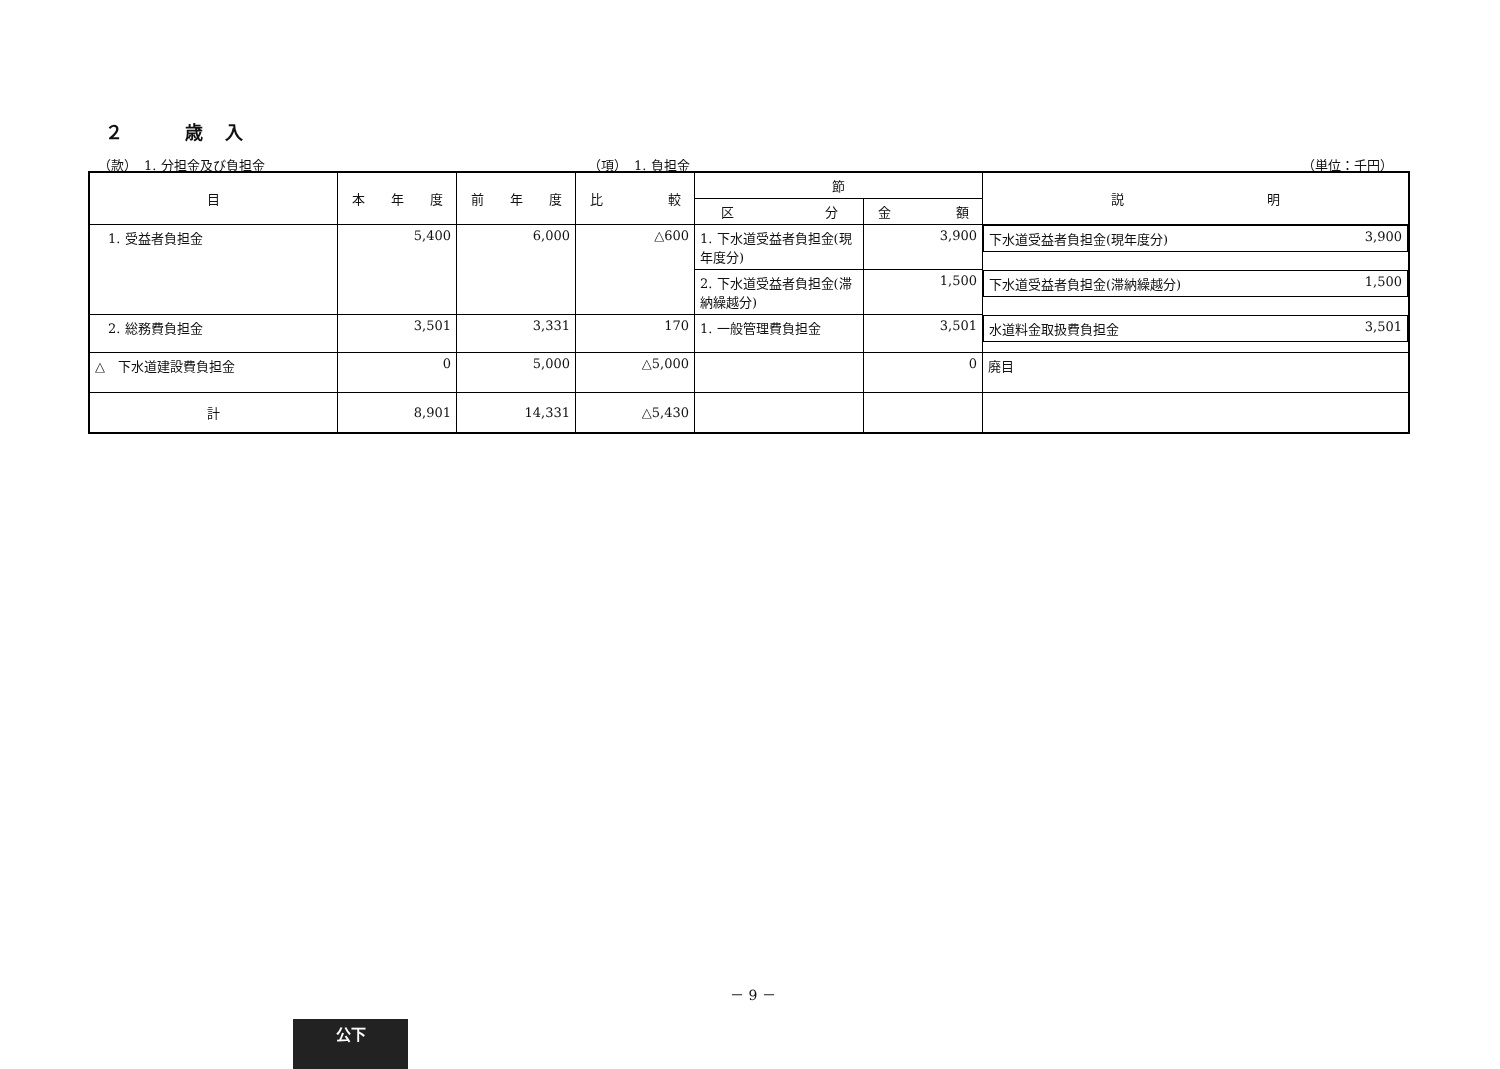２　　　歳　入
（款）　1. 分担金及び負担金 （項）　1. 負担金 （単位：千円）
| 目 | 本 年 度 | 前 年 度 | 比 較 | 節 | | 説 明 |
| --- | --- | --- | --- | --- | --- | --- |
| | | | | 区 分 | 金 額 | |
| 1. 受益者負担金 | 5,400 | 6,000 | △600 | 1. 下水道受益者負担金(現年度分) | 3,900 | 下水道受益者負担金(現年度分) 3,900 |
| | | | | 2. 下水道受益者負担金(滞納繰越分) | 1,500 | 下水道受益者負担金(滞納繰越分) 1,500 |
| 2. 総務費負担金 | 3,501 | 3,331 | 170 | 1. 一般管理費負担金 | 3,501 | 水道料金取扱費負担金 3,501 |
| △ 下水道建設費負担金 | 0 | 5,000 | △5,000 | | 0 | 廃目 |
| 計 | 8,901 | 14,331 | △5,430 | | | |
－ 9 －
公下